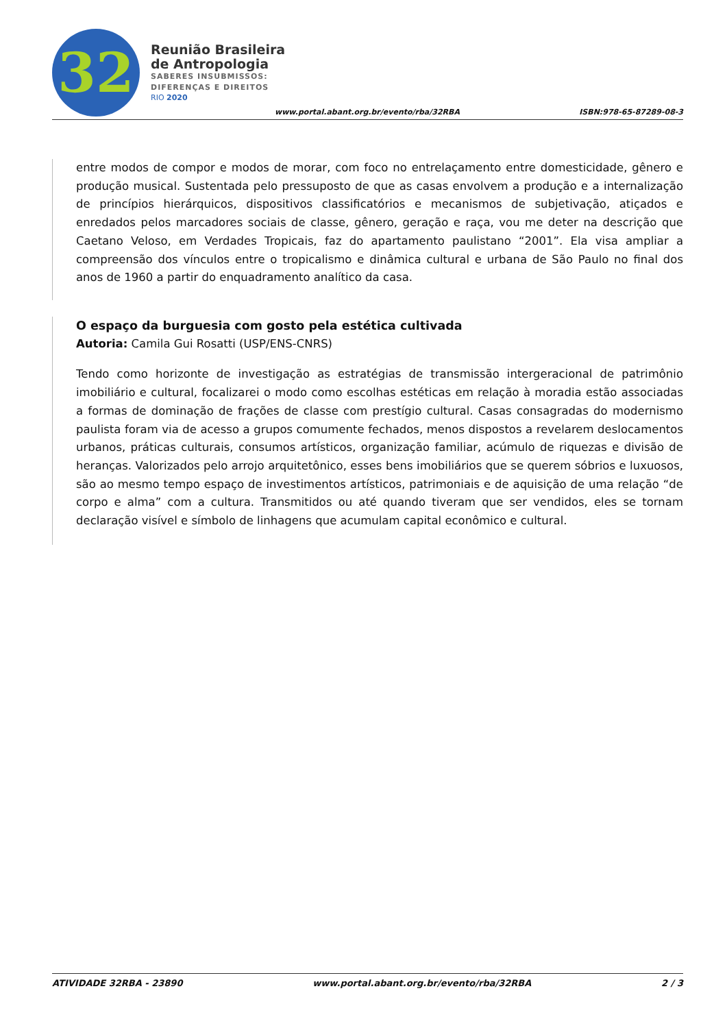32
Reunião Brasileira
de Antropologia
SABERES INSUBMISSOS:
DIFERENÇAS E DIREITOS
RIO 2020
www.portal.abant.org.br/evento/rba/32RBA
ISBN:978-65-87289-08-3
entre modos de compor e modos de morar, com foco no entrelaçamento entre domesticidade, gênero e produção musical. Sustentada pelo pressuposto de que as casas envolvem a produção e a internalização de princípios hierárquicos, dispositivos classificatórios e mecanismos de subjetivação, atiçados e enredados pelos marcadores sociais de classe, gênero, geração e raça, vou me deter na descrição que Caetano Veloso, em Verdades Tropicais, faz do apartamento paulistano “2001”. Ela visa ampliar a compreensão dos vínculos entre o tropicalismo e dinâmica cultural e urbana de São Paulo no final dos anos de 1960 a partir do enquadramento analítico da casa.
O espaço da burguesia com gosto pela estética cultivada
Autoria: Camila Gui Rosatti (USP/ENS-CNRS)
Tendo como horizonte de investigação as estratégias de transmissão intergeracional de patrimônio imobiliário e cultural, focalizarei o modo como escolhas estéticas em relação à moradia estão associadas a formas de dominação de frações de classe com prestígio cultural. Casas consagradas do modernismo paulista foram via de acesso a grupos comumente fechados, menos dispostos a revelarem deslocamentos urbanos, práticas culturais, consumos artísticos, organização familiar, acúmulo de riquezas e divisão de heranças. Valorizados pelo arrojo arquitetônico, esses bens imobiliários que se querem sóbrios e luxuosos, são ao mesmo tempo espaço de investimentos artísticos, patrimoniais e de aquisição de uma relação “de corpo e alma” com a cultura. Transmitidos ou até quando tiveram que ser vendidos, eles se tornam declaração visível e símbolo de linhagens que acumulam capital econômico e cultural.
ATIVIDADE 32RBA - 23890 www.portal.abant.org.br/evento/rba/32RBA 2 / 3